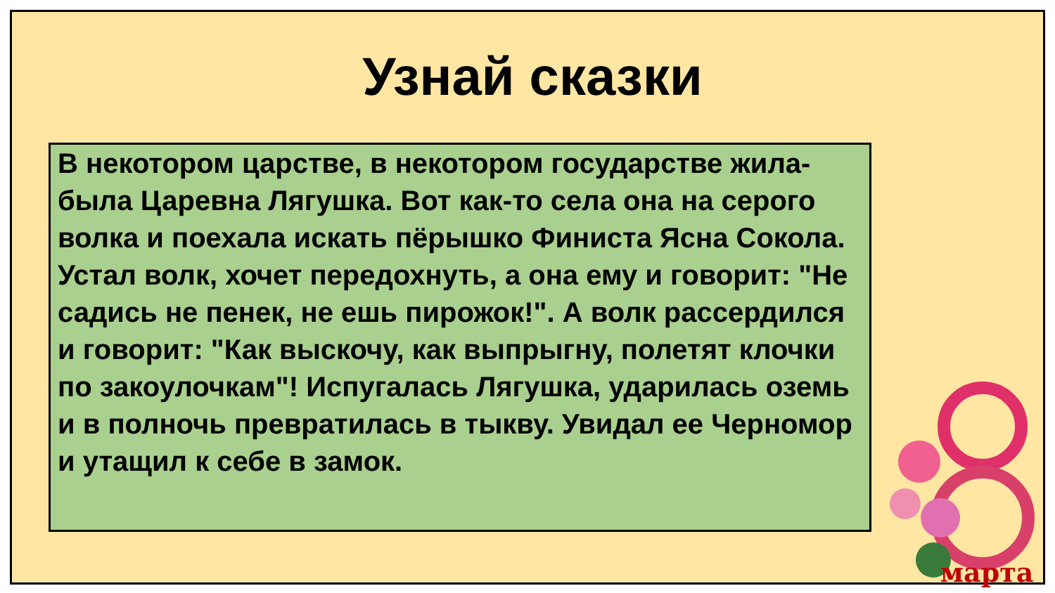Узнай сказки
В некотором царстве, в некотором государстве жила-была Царевна Лягушка. Вот как-то села она на серого волка и поехала искать пёрышко Финиста Ясна Сокола. Устал волк, хочет передохнуть, а она ему и говорит: "Не садись не пенек, не ешь пирожок!". А волк рассердился и говорит: "Как выскочу, как выпрыгну, полетят клочки по закоулочкам"! Испугалась Лягушка, ударилась оземь и в полночь превратилась в тыкву. Увидал ее Черномор и утащил к себе в замок.
марта